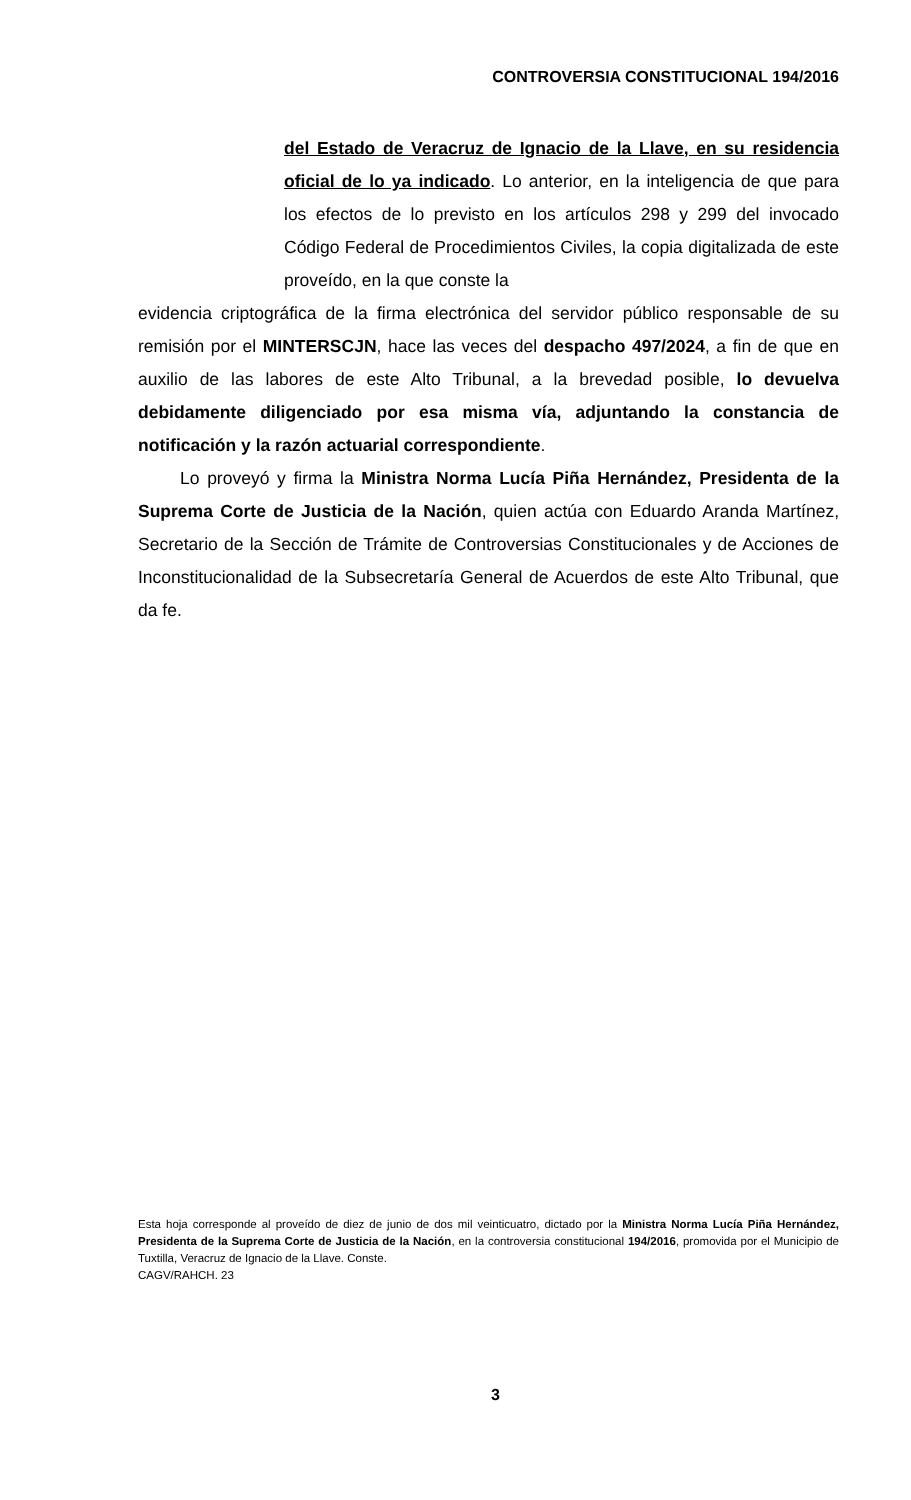CONTROVERSIA CONSTITUCIONAL 194/2016
del Estado de Veracruz de Ignacio de la Llave, en su residencia oficial de lo ya indicado. Lo anterior, en la inteligencia de que para los efectos de lo previsto en los artículos 298 y 299 del invocado Código Federal de Procedimientos Civiles, la copia digitalizada de este proveído, en la que conste la
evidencia criptográfica de la firma electrónica del servidor público responsable de su remisión por el MINTERSCJN, hace las veces del despacho 497/2024, a fin de que en auxilio de las labores de este Alto Tribunal, a la brevedad posible, lo devuelva debidamente diligenciado por esa misma vía, adjuntando la constancia de notificación y la razón actuarial correspondiente.
Lo proveyó y firma la Ministra Norma Lucía Piña Hernández, Presidenta de la Suprema Corte de Justicia de la Nación, quien actúa con Eduardo Aranda Martínez, Secretario de la Sección de Trámite de Controversias Constitucionales y de Acciones de Inconstitucionalidad de la Subsecretaría General de Acuerdos de este Alto Tribunal, que da fe.
Esta hoja corresponde al proveído de diez de junio de dos mil veinticuatro, dictado por la Ministra Norma Lucía Piña Hernández, Presidenta de la Suprema Corte de Justicia de la Nación, en la controversia constitucional 194/2016, promovida por el Municipio de Tuxtilla, Veracruz de Ignacio de la Llave. Conste.
CAGV/RAHCH. 23
3